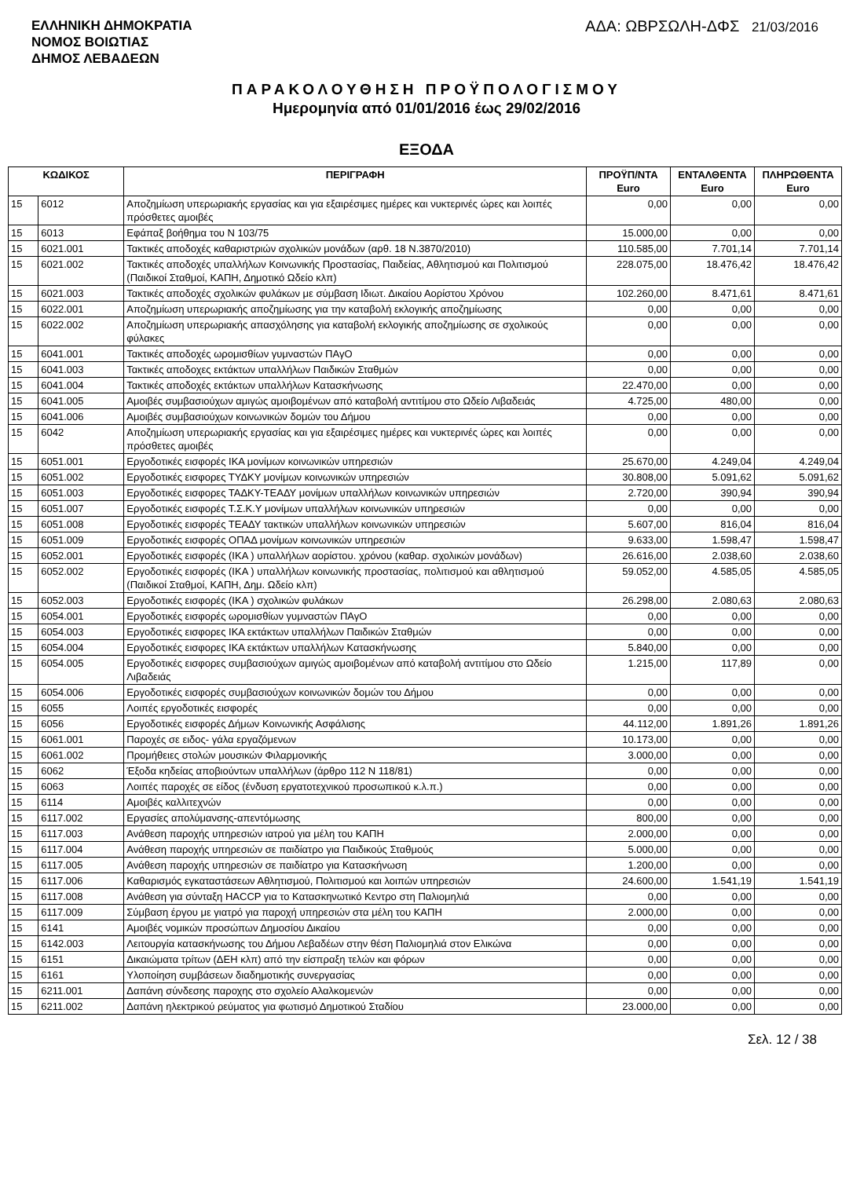ΕΛΛΗΝΙΚΗ ΔΗΜΟΚΡΑΤΙΑ
ΝΟΜΟΣ ΒΟΙΩΤΙΑΣ
ΔΗΜΟΣ ΛΕΒΑΔΕΩΝ
ΑΔΑ: ΩΒΡΣΩΛΗ-ΔΦΣ 21/03/2016
ΠΑΡΑΚΟΛΟΥΘΗΣΗ ΠΡΟΫΠΟΛΟΓΙΣΜΟΥ
Ημερομηνία από 01/01/2016 έως 29/02/2016
ΕΞΟΔΑ
| ΚΩΔΙΚΟΣ | | ΠΕΡΙΓΡΑΦΗ | ΠΡΟΫΠ/ΝΤΑ Euro | ΕΝΤΑΛΘΕΝΤΑ Euro | ΠΛΗΡΩΘΕΝΤΑ Euro |
| --- | --- | --- | --- | --- | --- |
| 15 | 6012 | Αποζημίωση υπερωριακής εργασίας και για εξαιρέσιμες ημέρες και νυκτερινές ώρες και λοιπές πρόσθετες αμοιβές | 0,00 | 0,00 | 0,00 |
| 15 | 6013 | Εφάπαξ βοήθημα του Ν 103/75 | 15.000,00 | 0,00 | 0,00 |
| 15 | 6021.001 | Τακτικές αποδοχές καθαριστριών σχολικών μονάδων (αρθ. 18 Ν.3870/2010) | 110.585,00 | 7.701,14 | 7.701,14 |
| 15 | 6021.002 | Τακτικές αποδοχές υπαλλήλων Κοινωνικής Προστασίας, Παιδείας, Αθλητισμού και Πολιτισμού (Παιδικοί Σταθμοί, ΚΑΠΗ, Δημοτικό Ωδείο κλπ) | 228.075,00 | 18.476,42 | 18.476,42 |
| 15 | 6021.003 | Τακτικές αποδοχές σχολικών φυλάκων με σύμβαση Ιδιωτ. Δικαίου Αορίστου Χρόνου | 102.260,00 | 8.471,61 | 8.471,61 |
| 15 | 6022.001 | Αποζημίωση υπερωριακής αποζημίωσης για την καταβολή εκλογικής αποζημίωσης | 0,00 | 0,00 | 0,00 |
| 15 | 6022.002 | Αποζημίωση υπερωριακής απασχόλησης για καταβολή εκλογικής αποζημίωσης σε σχολικούς φύλακες | 0,00 | 0,00 | 0,00 |
| 15 | 6041.001 | Τακτικές αποδοχές ωρομισθίων γυμναστών ΠΑγΟ | 0,00 | 0,00 | 0,00 |
| 15 | 6041.003 | Τακτικές αποδοχες εκτάκτων υπαλλήλων Παιδικών Σταθμών | 0,00 | 0,00 | 0,00 |
| 15 | 6041.004 | Τακτικές αποδοχές εκτάκτων υπαλλήλων Κατασκήνωσης | 22.470,00 | 0,00 | 0,00 |
| 15 | 6041.005 | Αμοιβές συμβασιούχων αμιγώς αμοιβομένων από καταβολή αντιτίμου στο Ωδείο Λιβαδειάς | 4.725,00 | 480,00 | 0,00 |
| 15 | 6041.006 | Αμοιβές συμβασιούχων κοινωνικών δομών του Δήμου | 0,00 | 0,00 | 0,00 |
| 15 | 6042 | Αποζημίωση υπερωριακής εργασίας και για εξαιρέσιμες ημέρες και νυκτερινές ώρες και λοιπές πρόσθετες αμοιβές | 0,00 | 0,00 | 0,00 |
| 15 | 6051.001 | Εργοδοτικές εισφορές ΙΚΑ μονίμων κοινωνικών υπηρεσιών | 25.670,00 | 4.249,04 | 4.249,04 |
| 15 | 6051.002 | Εργοδοτικές εισφορες ΤΥΔΚΥ μονίμων κοινωνικών υπηρεσιών | 30.808,00 | 5.091,62 | 5.091,62 |
| 15 | 6051.003 | Εργοδοτικές εισφορες ΤΑΔΚΥ-ΤΕΑΔΥ μονίμων υπαλλήλων κοινωνικών υπηρεσιών | 2.720,00 | 390,94 | 390,94 |
| 15 | 6051.007 | Εργοδοτικές εισφορές Τ.Σ.Κ.Υ μονίμων υπαλλήλων κοινωνικών υπηρεσιών | 0,00 | 0,00 | 0,00 |
| 15 | 6051.008 | Εργοδοτικές εισφορές ΤΕΑΔΥ τακτικών υπαλλήλων κοινωνικών υπηρεσιών | 5.607,00 | 816,04 | 816,04 |
| 15 | 6051.009 | Εργοδοτικές εισφορές ΟΠΑΔ μονίμων κοινωνικών υπηρεσιών | 9.633,00 | 1.598,47 | 1.598,47 |
| 15 | 6052.001 | Εργοδοτικές εισφορές (ΙΚΑ ) υπαλλήλων αορίστου. χρόνου (καθαρ. σχολικών μονάδων) | 26.616,00 | 2.038,60 | 2.038,60 |
| 15 | 6052.002 | Εργοδοτικές εισφορές (ΙΚΑ ) υπαλλήλων κοινωνικής προστασίας, πολιτισμού και αθλητισμού (Παιδικοί Σταθμοί, ΚΑΠΗ, Δημ. Ωδείο κλπ) | 59.052,00 | 4.585,05 | 4.585,05 |
| 15 | 6052.003 | Εργοδοτικές εισφορές (ΙΚΑ ) σχολικών φυλάκων | 26.298,00 | 2.080,63 | 2.080,63 |
| 15 | 6054.001 | Εργοδοτικές εισφορές ωρομισθίων γυμναστών ΠΑγΟ | 0,00 | 0,00 | 0,00 |
| 15 | 6054.003 | Εργοδοτικές εισφορες ΙΚΑ εκτάκτων υπαλλήλων Παιδικών Σταθμών | 0,00 | 0,00 | 0,00 |
| 15 | 6054.004 | Εργοδοτικές εισφορες ΙΚΑ εκτάκτων υπαλλήλων Κατασκήνωσης | 5.840,00 | 0,00 | 0,00 |
| 15 | 6054.005 | Εργοδοτικές εισφορες συμβασιούχων αμιγώς αμοιβομένων από καταβολή αντιτίμου στο Ωδείο Λιβαδειάς | 1.215,00 | 117,89 | 0,00 |
| 15 | 6054.006 | Εργοδοτικές εισφορές συμβασιούχων κοινωνικών δομών του Δήμου | 0,00 | 0,00 | 0,00 |
| 15 | 6055 | Λοιπές εργοδοτικές εισφορές | 0,00 | 0,00 | 0,00 |
| 15 | 6056 | Εργοδοτικές εισφορές Δήμων Κοινωνικής Ασφάλισης | 44.112,00 | 1.891,26 | 1.891,26 |
| 15 | 6061.001 | Παροχές σε ειδος- γάλα εργαζόμενων | 10.173,00 | 0,00 | 0,00 |
| 15 | 6061.002 | Προμήθειες στολών μουσικών Φιλαρμονικής | 3.000,00 | 0,00 | 0,00 |
| 15 | 6062 | Έξοδα κηδείας αποβιούντων υπαλλήλων (άρθρο 112 Ν 118/81) | 0,00 | 0,00 | 0,00 |
| 15 | 6063 | Λοιπές παροχές σε είδος (ένδυση εργατοτεχνικού προσωπικού κ.λ.π.) | 0,00 | 0,00 | 0,00 |
| 15 | 6114 | Αμοιβές καλλιτεχνών | 0,00 | 0,00 | 0,00 |
| 15 | 6117.002 | Εργασίες απολύμανσης-απεντόμωσης | 800,00 | 0,00 | 0,00 |
| 15 | 6117.003 | Ανάθεση παροχής υπηρεσιών ιατρού για μέλη του ΚΑΠΗ | 2.000,00 | 0,00 | 0,00 |
| 15 | 6117.004 | Ανάθεση παροχής υπηρεσιών σε παιδίατρο για Παιδικούς Σταθμούς | 5.000,00 | 0,00 | 0,00 |
| 15 | 6117.005 | Ανάθεση παροχής υπηρεσιών σε παιδίατρο για Κατασκήνωση | 1.200,00 | 0,00 | 0,00 |
| 15 | 6117.006 | Καθαρισμός εγκαταστάσεων Αθλητισμού, Πολιτισμού και λοιπών υπηρεσιών | 24.600,00 | 1.541,19 | 1.541,19 |
| 15 | 6117.008 | Ανάθεση για σύνταξη HACCP για το Κατασκηνωτικό Κεντρο στη Παλιομηλιά | 0,00 | 0,00 | 0,00 |
| 15 | 6117.009 | Σύμβαση έργου με γιατρό για παροχή υπηρεσιών στα μέλη του ΚΑΠΗ | 2.000,00 | 0,00 | 0,00 |
| 15 | 6141 | Αμοιβές νομικών προσώπων Δημοσίου Δικαίου | 0,00 | 0,00 | 0,00 |
| 15 | 6142.003 | Λειτουργία κατασκήνωσης του Δήμου Λεβαδέων στην θέση Παλιομηλιά στον Ελικώνα | 0,00 | 0,00 | 0,00 |
| 15 | 6151 | Δικαιώματα τρίτων (ΔΕΗ κλπ) από την είσπραξη τελών και φόρων | 0,00 | 0,00 | 0,00 |
| 15 | 6161 | Υλοποίηση συμβάσεων διαδημοτικής συνεργασίας | 0,00 | 0,00 | 0,00 |
| 15 | 6211.001 | Δαπάνη σύνδεσης παροχης στο σχολείο Αλαλκομενών | 0,00 | 0,00 | 0,00 |
| 15 | 6211.002 | Δαπάνη ηλεκτρικού ρεύματος για φωτισμό Δημοτικού Σταδίου | 23.000,00 | 0,00 | 0,00 |
Σελ. 12 / 38